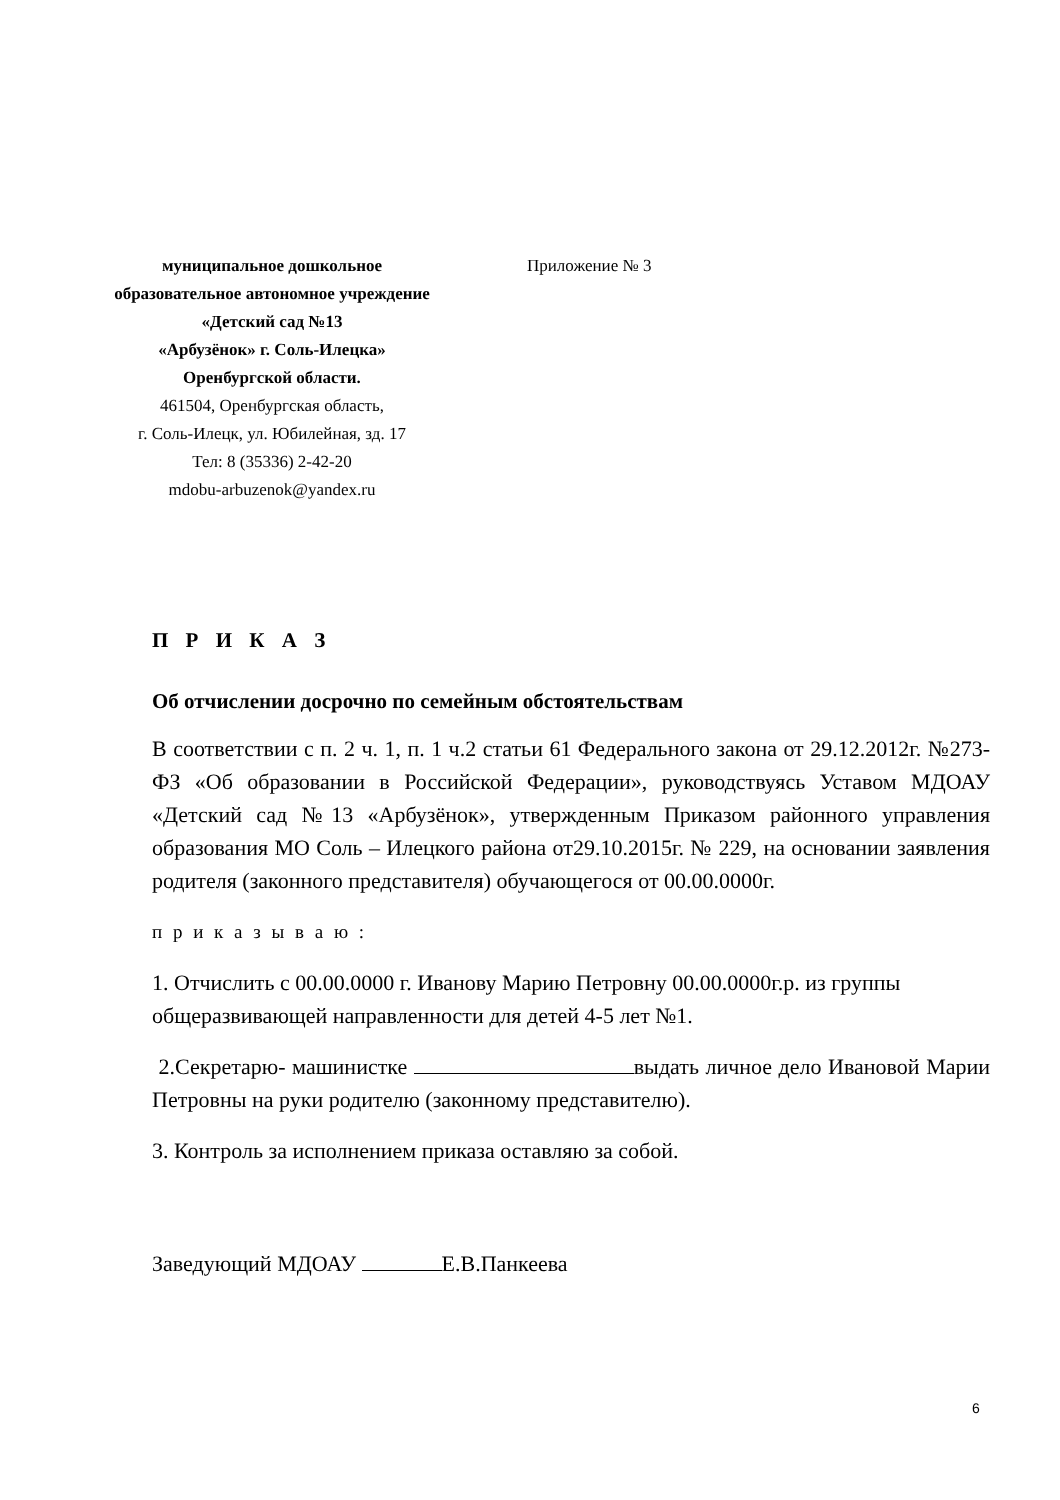муниципальное дошкольное
образовательное автономное учреждение
«Детский сад №13
«Арбузёнок» г. Соль-Илецка»
Оренбургской области.
461504, Оренбургская область,
г. Соль-Илецк, ул. Юбилейная, зд. 17
Тел: 8 (35336) 2-42-20
mdobu-arbuzenok@yandex.ru
Приложение № 3
П Р И К А З
Об отчислении досрочно по семейным обстоятельствам
В соответствии с п. 2 ч. 1, п. 1 ч.2 статьи 61 Федерального закона от 29.12.2012г. №273-ФЗ «Об образовании в Российской Федерации», руководствуясь Уставом МДОАУ «Детский сад №13 «Арбузёнок», утвержденным Приказом районного управления образования МО Соль – Илецкого района от29.10.2015г. № 229, на основании заявления родителя (законного представителя) обучающегося от 00.00.0000г.
п р и к а з ы в а ю :
1. Отчислить с 00.00.0000 г. Иванову Марию Петровну 00.00.0000г.р. из группы общеразвивающей направленности для детей 4-5 лет №1.
2.Секретарю- машинистке выдать личное дело Ивановой Марии Петровны на руки родителю (законному представителю).
3. Контроль за исполнением приказа оставляю за собой.
Заведующий МДОАУ Е.В.Панкеева
6